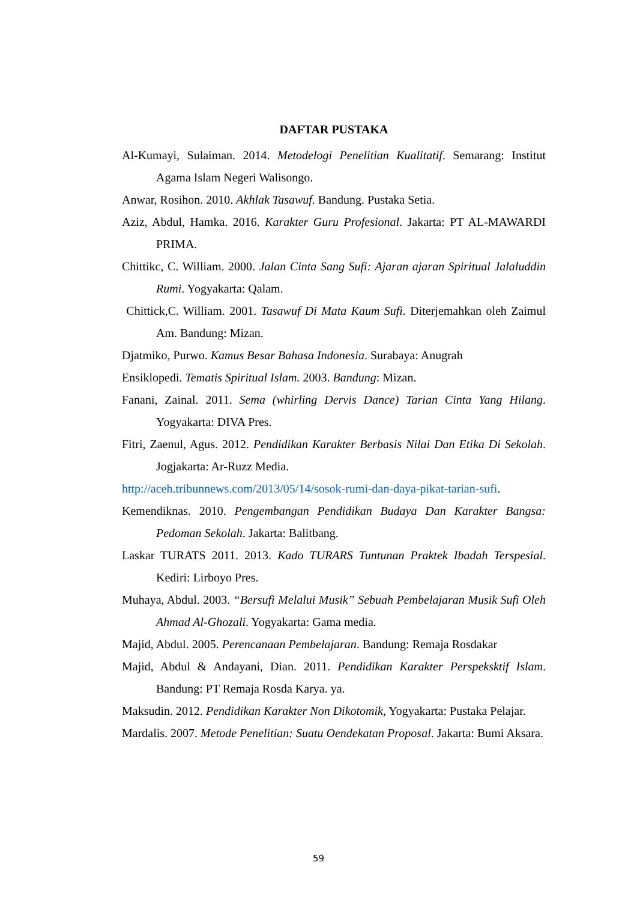DAFTAR PUSTAKA
Al-Kumayi, Sulaiman. 2014. Metodelogi Penelitian Kualitatif. Semarang: Institut Agama Islam Negeri Walisongo.
Anwar, Rosihon. 2010. Akhlak Tasawuf. Bandung. Pustaka Setia.
Aziz, Abdul, Hamka. 2016. Karakter Guru Profesional. Jakarta: PT AL-MAWARDI PRIMA.
Chittikc, C. William. 2000. Jalan Cinta Sang Sufi: Ajaran ajaran Spiritual Jalaluddin Rumi. Yogyakarta: Qalam.
Chittick,C. William. 2001. Tasawuf Di Mata Kaum Sufi. Diterjemahkan oleh Zaimul Am. Bandung: Mizan.
Djatmiko, Purwo. Kamus Besar Bahasa Indonesia. Surabaya: Anugrah
Ensiklopedi. Tematis Spiritual Islam. 2003. Bandung: Mizan.
Fanani, Zainal. 2011. Sema (whirling Dervis Dance) Tarian Cinta Yang Hilang. Yogyakarta: DIVA Pres.
Fitri, Zaenul, Agus. 2012. Pendidikan Karakter Berbasis Nilai Dan Etika Di Sekolah. Jogjakarta: Ar-Ruzz Media.
http://aceh.tribunnews.com/2013/05/14/sosok-rumi-dan-daya-pikat-tarian-sufi.
Kemendiknas. 2010. Pengembangan Pendidikan Budaya Dan Karakter Bangsa: Pedoman Sekolah. Jakarta: Balitbang.
Laskar TURATS 2011. 2013. Kado TURARS Tuntunan Praktek Ibadah Terspesial. Kediri: Lirboyo Pres.
Muhaya, Abdul. 2003. “Bersufi Melalui Musik” Sebuah Pembelajaran Musik Sufi Oleh Ahmad Al-Ghozali. Yogyakarta: Gama media.
Majid, Abdul. 2005. Perencanaan Pembelajaran. Bandung: Remaja Rosdakar
Majid, Abdul & Andayani, Dian. 2011. Pendidikan Karakter Perspeksktif Islam. Bandung: PT Remaja Rosda Karya. ya.
Maksudin. 2012. Pendidikan Karakter Non Dikotomik, Yogyakarta: Pustaka Pelajar.
Mardalis. 2007. Metode Penelitian: Suatu Oendekatan Proposal. Jakarta: Bumi Aksara.
59